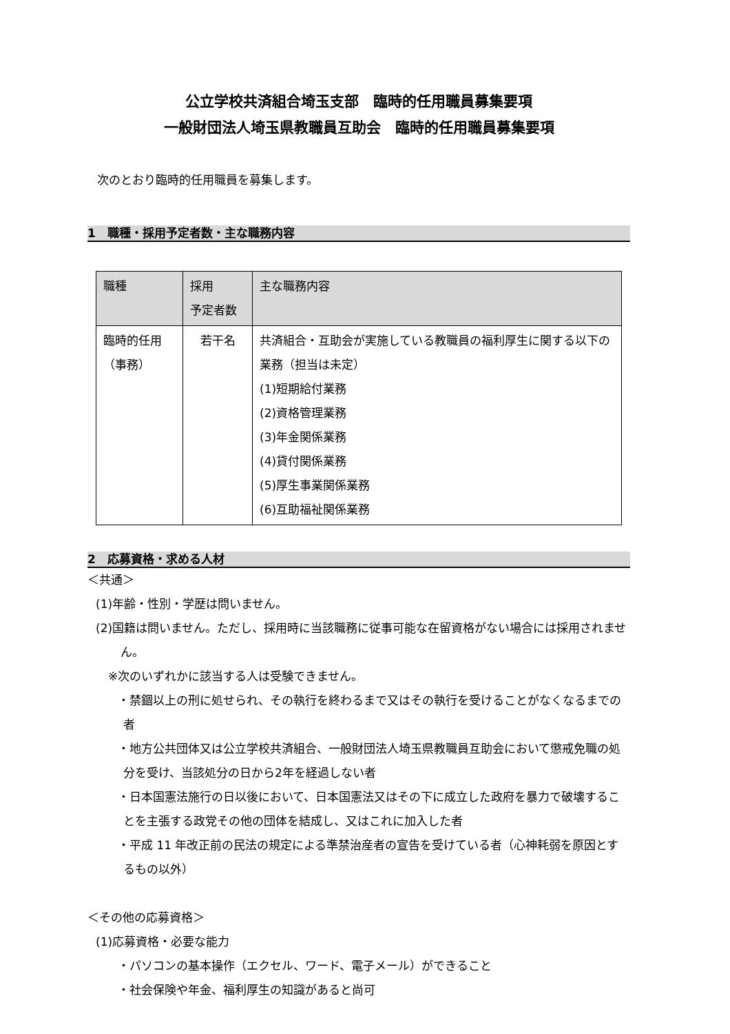公立学校共済組合埼玉支部　臨時的任用職員募集要項
一般財団法人埼玉県教職員互助会　臨時的任用職員募集要項
次のとおり臨時的任用職員を募集します。
1　職種・採用予定者数・主な職務内容
| 職種 | 採用 予定者数 | 主な職務内容 |
| 臨時的任用 （事務） | 若干名 | 共済組合・互助会が実施している教職員の福利厚生に関する以下の業務（担当は未定） (1)短期給付業務 (2)資格管理業務 (3)年金関係業務 (4)貸付関係業務 (5)厚生事業関係業務 (6)互助福祉関係業務 |
2　応募資格・求める人材
＜共通＞
(1)年齢・性別・学歴は問いません。
(2)国籍は問いません。ただし、採用時に当該職務に従事可能な在留資格がない場合には採用されません。
※次のいずれかに該当する人は受験できません。
・禁錮以上の刑に処せられ、その執行を終わるまで又はその執行を受けることがなくなるまでの者
・地方公共団体又は公立学校共済組合、一般財団法人埼玉県教職員互助会において懲戒免職の処分を受け、当該処分の日から2年を経過しない者
・日本国憲法施行の日以後において、日本国憲法又はその下に成立した政府を暴力で破壊することを主張する政党その他の団体を結成し、又はこれに加入した者
・平成 11 年改正前の民法の規定による準禁治産者の宣告を受けている者（心神耗弱を原因とするもの以外）
＜その他の応募資格＞
(1)応募資格・必要な能力
・パソコンの基本操作（エクセル、ワード、電子メール）ができること
・社会保険や年金、福利厚生の知識があると尚可